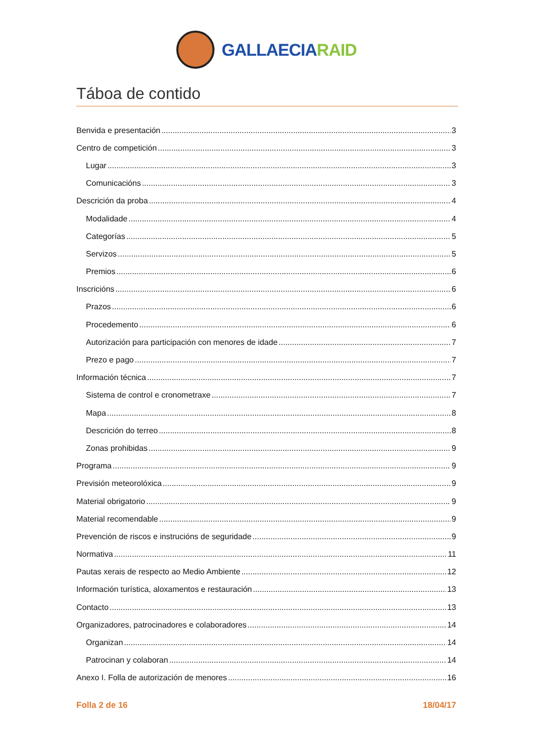GALLAECIARAID
Táboa de contido
Benvida e presentación 3
Centro de competición 3
Lugar 3
Comunicacións 3
Descrición da proba 4
Modalidade 4
Categorías 5
Servizos 5
Premios 6
Inscricións 6
Prazos 6
Procedemento 6
Autorización para participación con menores de idade 7
Prezo e pago 7
Información técnica 7
Sistema de control e cronometraxe 7
Mapa 8
Descrición do terreo 8
Zonas prohibidas 9
Programa 9
Previsión meteorolóxica 9
Material obrigatorio 9
Material recomendable 9
Prevención de riscos e instrucións de seguridade 9
Normativa 11
Pautas xerais de respecto ao Medio Ambiente 12
Información turística, aloxamentos e restauración 13
Contacto 13
Organizadores, patrocinadores e colaboradores 14
Organizan 14
Patrocinan y colaboran 14
Anexo I. Folla de autorización de menores 16
Folla 2 de 16 18/04/17